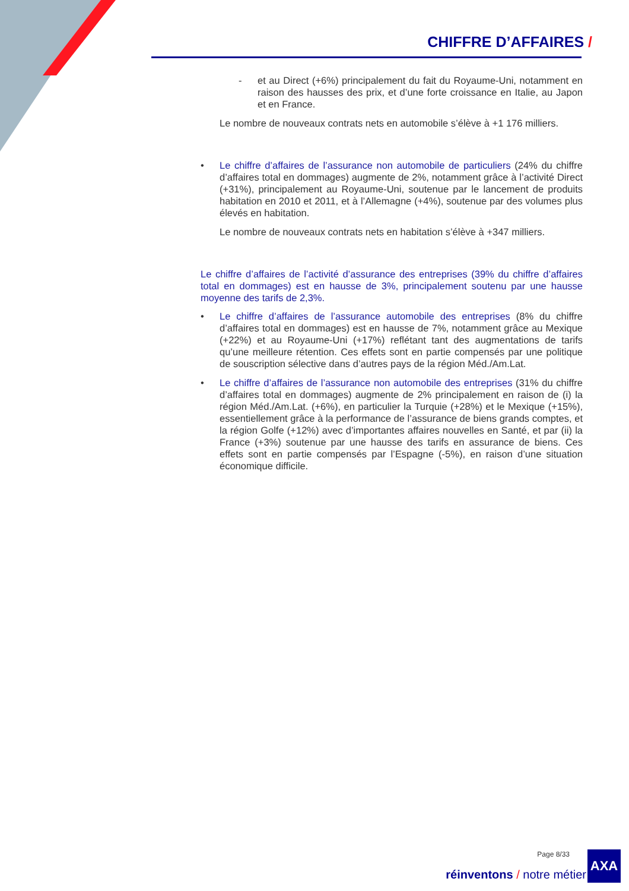CHIFFRE D’AFFAIRES /
- et au Direct (+6%) principalement du fait du Royaume-Uni, notamment en raison des hausses des prix, et d’une forte croissance en Italie, au Japon et en France.
Le nombre de nouveaux contrats nets en automobile s’élève à +1 176 milliers.
• Le chiffre d’affaires de l’assurance non automobile de particuliers (24% du chiffre d’affaires total en dommages) augmente de 2%, notamment grâce à l’activité Direct (+31%), principalement au Royaume-Uni, soutenue par le lancement de produits habitation en 2010 et 2011, et à l’Allemagne (+4%), soutenue par des volumes plus élevés en habitation.
Le nombre de nouveaux contrats nets en habitation s’élève à +347 milliers.
Le chiffre d’affaires de l’activité d’assurance des entreprises (39% du chiffre d’affaires total en dommages) est en hausse de 3%, principalement soutenu par une hausse moyenne des tarifs de 2,3%.
• Le chiffre d’affaires de l’assurance automobile des entreprises (8% du chiffre d’affaires total en dommages) est en hausse de 7%, notamment grâce au Mexique (+22%) et au Royaume-Uni (+17%) reflétant tant des augmentations de tarifs qu’une meilleure rétention. Ces effets sont en partie compensés par une politique de souscription sélective dans d’autres pays de la région Méd./Am.Lat.
• Le chiffre d’affaires de l’assurance non automobile des entreprises (31% du chiffre d’affaires total en dommages) augmente de 2% principalement en raison de (i) la région Méd./Am.Lat. (+6%), en particulier la Turquie (+28%) et le Mexique (+15%), essentiellement grâce à la performance de l’assurance de biens grands comptes, et la région Golfe (+12%) avec d’importantes affaires nouvelles en Santé, et par (ii) la France (+3%) soutenue par une hausse des tarifs en assurance de biens. Ces effets sont en partie compensés par l’Espagne (-5%), en raison d’une situation économique difficile.
Page 8/33
réinventons / notre métier
AXA